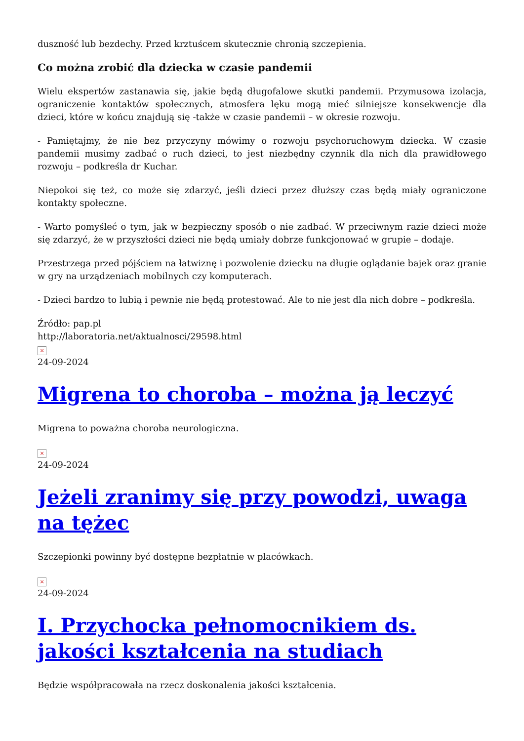duszność lub bezdechy. Przed krztuścem skutecznie chronią szczepienia.
Co można zrobić dla dziecka w czasie pandemii
Wielu ekspertów zastanawia się, jakie będą długofalowe skutki pandemii. Przymusowa izolacja, ograniczenie kontaktów społecznych, atmosfera lęku mogą mieć silniejsze konsekwencje dla dzieci, które w końcu znajdują się -także w czasie pandemii – w okresie rozwoju.
- Pamiętajmy, że nie bez przyczyny mówimy o rozwoju psychoruchowym dziecka. W czasie pandemii musimy zadbać o ruch dzieci, to jest niezbędny czynnik dla nich dla prawidłowego rozwoju – podkreśla dr Kuchar.
Niepokoi się też, co może się zdarzyć, jeśli dzieci przez dłuższy czas będą miały ograniczone kontakty społeczne.
- Warto pomyśleć o tym, jak w bezpieczny sposób o nie zadbać. W przeciwnym razie dzieci może się zdarzyć, że w przyszłości dzieci nie będą umiały dobrze funkcjonować w grupie – dodaje.
Przestrzega przed pójściem na łatwiznę i pozwolenie dziecku na długie oglądanie bajek oraz granie w gry na urządzeniach mobilnych czy komputerach.
- Dzieci bardzo to lubią i pewnie nie będą protestować. Ale to nie jest dla nich dobre – podkreśla.
Źródło: pap.pl
http://laboratoria.net/aktualnosci/29598.html
×
24-09-2024
Migrena to choroba – można ją leczyć
Migrena to poważna choroba neurologiczna.
×
24-09-2024
Jeżeli zranimy się przy powodzi, uwaga na tężec
Szczepionki powinny być dostępne bezpłatnie w placówkach.
×
24-09-2024
I. Przychocka pełnomocnikiem ds. jakości kształcenia na studiach
Będzie współpracowała na rzecz doskonalenia jakości kształcenia.